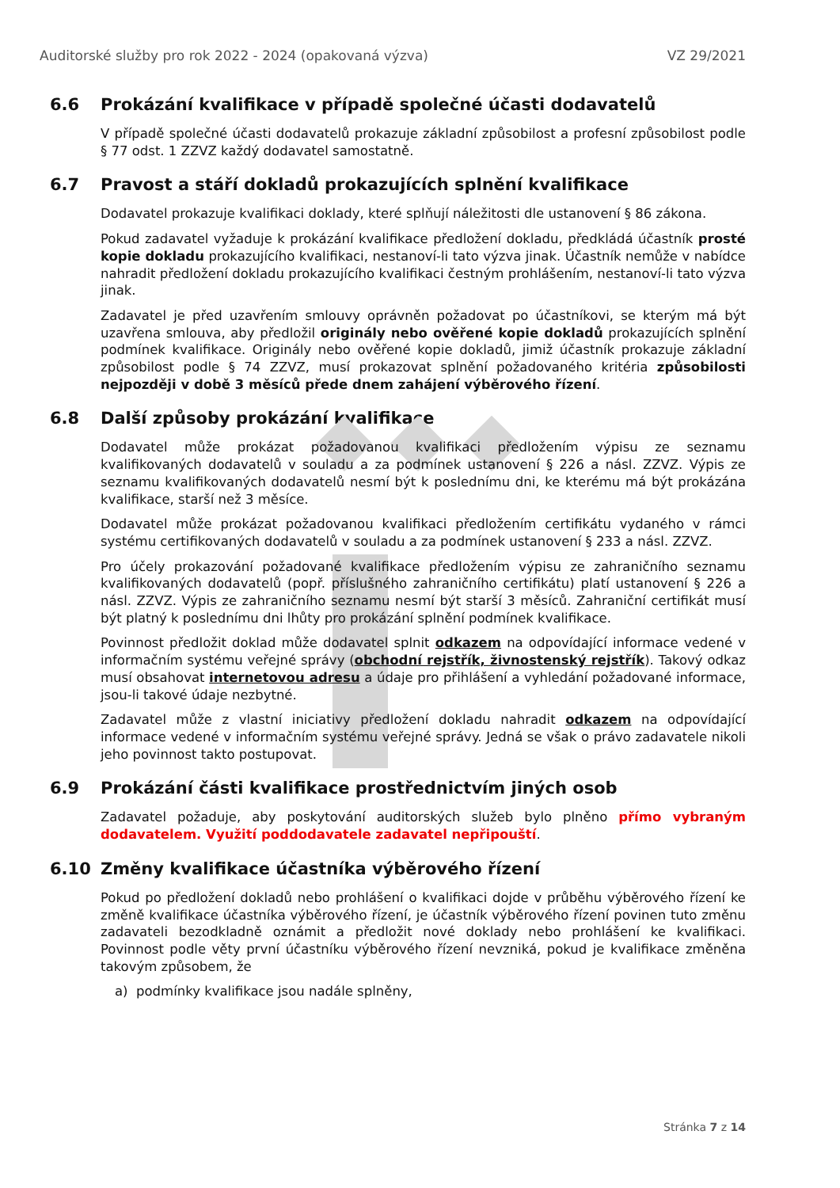Auditorské služby pro rok 2022 - 2024 (opakovaná výzva) VZ 29/2021
6.6 Prokázání kvalifikace v případě společné účasti dodavatelů
V případě společné účasti dodavatelů prokazuje základní způsobilost a profesní způsobilost podle § 77 odst. 1 ZZVZ každý dodavatel samostatně.
6.7 Pravost a stáří dokladů prokazujících splnění kvalifikace
Dodavatel prokazuje kvalifikaci doklady, které splňují náležitosti dle ustanovení § 86 zákona.
Pokud zadavatel vyžaduje k prokázání kvalifikace předložení dokladu, předkládá účastník prosté kopie dokladu prokazujícího kvalifikaci, nestanoví-li tato výzva jinak. Účastník nemůže v nabídce nahradit předložení dokladu prokazujícího kvalifikaci čestným prohlášením, nestanoví-li tato výzva jinak.
Zadavatel je před uzavřením smlouvy oprávněn požadovat po účastníkovi, se kterým má být uzavřena smlouva, aby předložil originály nebo ověřené kopie dokladů prokazujících splnění podmínek kvalifikace. Originály nebo ověřené kopie dokladů, jimiž účastník prokazuje základní způsobilost podle § 74 ZZVZ, musí prokazovat splnění požadovaného kritéria způsobilosti nejpozději v době 3 měsíců přede dnem zahájení výběrového řízení.
6.8 Další způsoby prokázání kvalifikace
Dodavatel může prokázat požadovanou kvalifikaci předložením výpisu ze seznamu kvalifikovaných dodavatelů v souladu a za podmínek ustanovení § 226 a násl. ZZVZ. Výpis ze seznamu kvalifikovaných dodavatelů nesmí být k poslednímu dni, ke kterému má být prokázána kvalifikace, starší než 3 měsíce.
Dodavatel může prokázat požadovanou kvalifikaci předložením certifikátu vydaného v rámci systému certifikovaných dodavatelů v souladu a za podmínek ustanovení § 233 a násl. ZZVZ.
Pro účely prokazování požadované kvalifikace předložením výpisu ze zahraničního seznamu kvalifikovaných dodavatelů (popř. příslušného zahraničního certifikátu) platí ustanovení § 226 a násl. ZZVZ. Výpis ze zahraničního seznamu nesmí být starší 3 měsíců. Zahraniční certifikát musí být platný k poslednímu dni lhůty pro prokázání splnění podmínek kvalifikace.
Povinnost předložit doklad může dodavatel splnit odkazem na odpovídající informace vedené v informačním systému veřejné správy (obchodní rejstřík, živnostenský rejstřík). Takový odkaz musí obsahovat internetovou adresu a údaje pro přihlášení a vyhledání požadované informace, jsou-li takové údaje nezbytné.
Zadavatel může z vlastní iniciativy předložení dokladu nahradit odkazem na odpovídající informace vedené v informačním systému veřejné správy. Jedná se však o právo zadavatele nikoli jeho povinnost takto postupovat.
6.9 Prokázání části kvalifikace prostřednictvím jiných osob
Zadavatel požaduje, aby poskytování auditorských služeb bylo plněno přímo vybraným dodavatelem. Využití poddodavatele zadavatel nepřipouští.
6.10 Změny kvalifikace účastníka výběrového řízení
Pokud po předložení dokladů nebo prohlášení o kvalifikaci dojde v průběhu výběrového řízení ke změně kvalifikace účastníka výběrového řízení, je účastník výběrového řízení povinen tuto změnu zadavateli bezodkladně oznámit a předložit nové doklady nebo prohlášení ke kvalifikaci. Povinnost podle věty první účastníku výběrového řízení nevzniká, pokud je kvalifikace změněna takovým způsobem, že
a) podmínky kvalifikace jsou nadále splněny,
Stránka 7 z 14